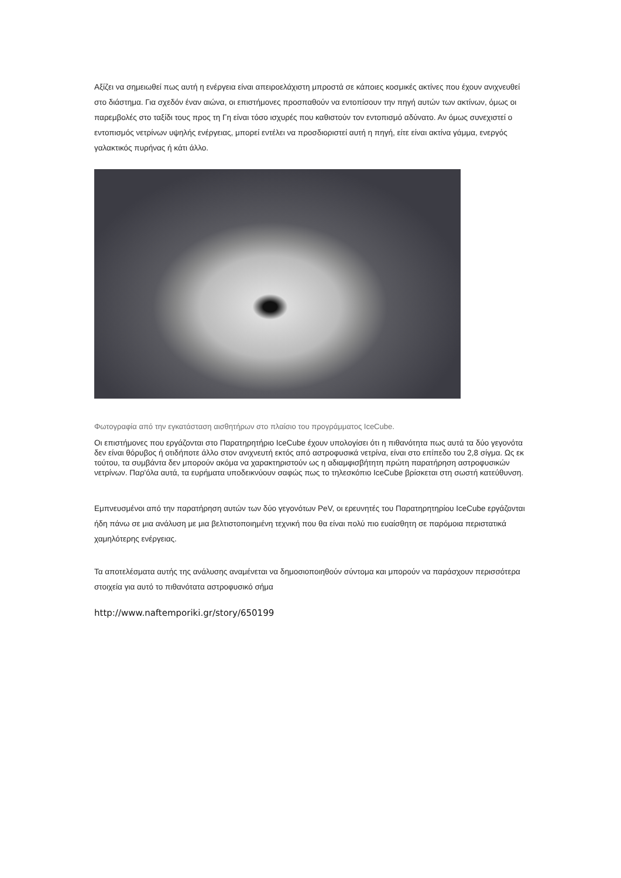Αξίζει να σημειωθεί πως αυτή η ενέργεια είναι απειροελάχιστη μπροστά σε κάποιες κοσμικές ακτίνες που έχουν ανιχνευθεί στο διάστημα. Για σχεδόν έναν αιώνα, οι επιστήμονες προσπαθούν να εντοπίσουν την πηγή αυτών των ακτίνων, όμως οι παρεμβολές στο ταξίδι τους προς τη Γη είναι τόσο ισχυρές που καθιστούν τον εντοπισμό αδύνατο. Αν όμως συνεχιστεί ο εντοπισμός νετρίνων υψηλής ενέργειας, μπορεί εντέλει να προσδιοριστεί αυτή η πηγή, είτε είναι ακτίνα γάμμα, ενεργός γαλακτικός πυρήνας ή κάτι άλλο.
Φωτογραφία από την εγκατάσταση αισθητήρων στο πλαίσιο του προγράμματος IceCube.
Οι επιστήμονες που εργάζονται στο Παρατηρητήριο IceCube έχουν υπολογίσει ότι η πιθανότητα πως αυτά τα δύο γεγονότα δεν είναι θόρυβος ή οτιδήποτε άλλο στον ανιχνευτή εκτός από αστροφυσικά νετρίνα, είναι στο επίπεδο του 2,8 σίγμα. Ως εκ τούτου, τα συμβάντα δεν μπορούν ακόμα να χαρακτηριστούν ως η αδιαμφισβήτητη πρώτη παρατήρηση αστροφυσικών νετρίνων. Παρ'όλα αυτά, τα ευρήματα υποδεικνύουν σαφώς πως το τηλεσκόπιο IceCube βρίσκεται στη σωστή κατεύθυνση.
Εμπνευσμένοι από την παρατήρηση αυτών των δύο γεγονότων PeV, οι ερευνητές του Παρατηρητηρίου IceCube εργάζονται ήδη πάνω σε μια ανάλυση με μια βελτιστοποιημένη τεχνική που θα είναι πολύ πιο ευαίσθητη σε παρόμοια περιστατικά χαμηλότερης ενέργειας.
Τα αποτελέσματα αυτής της ανάλυσης αναμένεται να δημοσιοποιηθούν σύντομα και μπορούν να παράσχουν περισσότερα στοιχεία για αυτό το πιθανότατα αστροφυσικό σήμα
http://www.naftemporiki.gr/story/650199